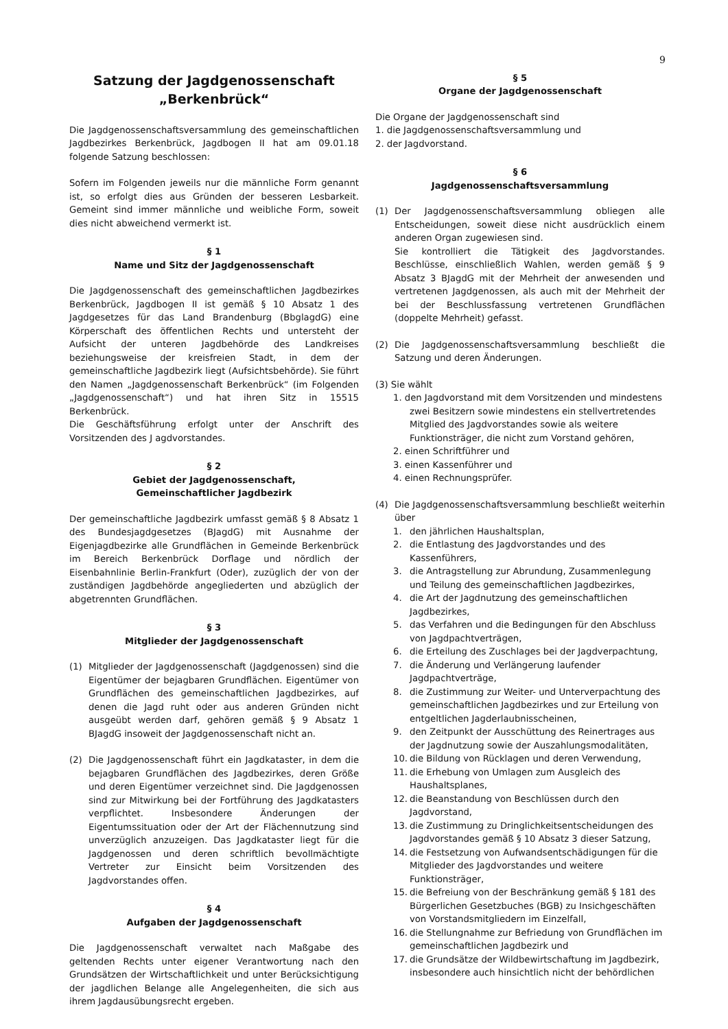9
Satzung der Jagdgenossenschaft
„Berkenbrück“
Die Jagdgenossenschaftsversammlung des gemeinschaftlichen Jagdbezirkes Berkenbrück, Jagdbogen II hat am 09.01.18 folgende Satzung beschlossen:
Sofern im Folgenden jeweils nur die männliche Form genannt ist, so erfolgt dies aus Gründen der besseren Lesbarkeit. Gemeint sind immer männliche und weibliche Form, soweit dies nicht abweichend vermerkt ist.
§ 1
Name und Sitz der Jagdgenossenschaft
Die Jagdgenossenschaft des gemeinschaftlichen Jagdbezirkes Berkenbrück, Jagdbogen II ist gemäß § 10 Absatz 1 des Jagdgesetzes für das Land Brandenburg (BbglagdG) eine Körperschaft des öffentlichen Rechts und untersteht der Aufsicht der unteren Jagdbehörde des Landkreises beziehungsweise der kreisfreien Stadt, in dem der gemeinschaftliche Jagdbezirk liegt (Aufsichtsbehörde). Sie führt den Namen „Jagdgenossenschaft Berkenbrück“ (im Folgenden „Jagdgenossenschaft“) und hat ihren Sitz in 15515 Berkenbrück.
Die Geschäftsführung erfolgt unter der Anschrift des Vorsitzenden des J agdvorstandes.
§ 2
Gebiet der Jagdgenossenschaft,
Gemeinschaftlicher Jagdbezirk
Der gemeinschaftliche Jagdbezirk umfasst gemäß § 8 Absatz 1 des Bundesjagdgesetzes (BJagdG) mit Ausnahme der Eigenjagdbezirke alle Grundflächen in Gemeinde Berkenbrück im Bereich Berkenbrück Dorflage und nördlich der Eisenbahnlinie Berlin-Frankfurt (Oder), zuzüglich der von der zuständigen Jagdbehörde angegliederten und abzüglich der abgetrennten Grundflächen.
§ 3
Mitglieder der Jagdgenossenschaft
(1) Mitglieder der Jagdgenossenschaft (Jagdgenossen) sind die Eigentümer der bejagbaren Grundflächen. Eigentümer von Grundflächen des gemeinschaftlichen Jagdbezirkes, auf denen die Jagd ruht oder aus anderen Gründen nicht ausgeübt werden darf, gehören gemäß § 9 Absatz 1 BJagdG insoweit der Jagdgenossenschaft nicht an.
(2) Die Jagdgenossenschaft führt ein Jagdkataster, in dem die bejagbaren Grundflächen des Jagdbezirkes, deren Größe und deren Eigentümer verzeichnet sind. Die Jagdgenossen sind zur Mitwirkung bei der Fortführung des Jagdkatasters verpflichtet. Insbesondere Änderungen der Eigentumssituation oder der Art der Flächennutzung sind unverzüglich anzuzeigen. Das Jagdkataster liegt für die Jagdgenossen und deren schriftlich bevollmächtigte Vertreter zur Einsicht beim Vorsitzenden des Jagdvorstandes offen.
§ 4
Aufgaben der Jagdgenossenschaft
Die Jagdgenossenschaft verwaltet nach Maßgabe des geltenden Rechts unter eigener Verantwortung nach den Grundsätzen der Wirtschaftlichkeit und unter Berücksichtigung der jagdlichen Belange alle Angelegenheiten, die sich aus ihrem Jagdausübungsrecht ergeben.
§ 5
Organe der Jagdgenossenschaft
Die Organe der Jagdgenossenschaft sind
1. die Jagdgenossenschaftsversammlung und
2. der Jagdvorstand.
§ 6
Jagdgenossenschaftsversammlung
(1) Der Jagdgenossenschaftsversammlung obliegen alle Entscheidungen, soweit diese nicht ausdrücklich einem anderen Organ zugewiesen sind.
Sie kontrolliert die Tätigkeit des Jagdvorstandes. Beschlüsse, einschließlich Wahlen, werden gemäß § 9 Absatz 3 BJagdG mit der Mehrheit der anwesenden und vertretenen Jagdgenossen, als auch mit der Mehrheit der bei der Beschlussfassung vertretenen Grundflächen (doppelte Mehrheit) gefasst.
(2) Die Jagdgenossenschaftsversammlung beschließt die Satzung und deren Änderungen.
(3) Sie wählt
1. den Jagdvorstand mit dem Vorsitzenden und mindestens zwei Besitzern sowie mindestens ein stellvertretendes Mitglied des Jagdvorstandes sowie als weitere Funktionsträger, die nicht zum Vorstand gehören,
2. einen Schriftführer und
3. einen Kassenführer und
4. einen Rechnungsprüfer.
(4) Die Jagdgenossenschaftsversammlung beschließt weiterhin über
1. den jährlichen Haushaltsplan,
2. die Entlastung des Jagdvorstandes und des Kassenführers,
3. die Antragstellung zur Abrundung, Zusammenlegung und Teilung des gemeinschaftlichen Jagdbezirkes,
4. die Art der Jagdnutzung des gemeinschaftlichen Jagdbezirkes,
5. das Verfahren und die Bedingungen für den Abschluss von Jagdpachtverträgen,
6. die Erteilung des Zuschlages bei der Jagdverpachtung,
7. die Änderung und Verlängerung laufender Jagdpachtverträge,
8. die Zustimmung zur Weiter- und Unterverpachtung des gemeinschaftlichen Jagdbezirkes und zur Erteilung von entgeltlichen Jagderlaubnisscheinen,
9. den Zeitpunkt der Ausschüttung des Reinertrages aus der Jagdnutzung sowie der Auszahlungsmodalitäten,
10. die Bildung von Rücklagen und deren Verwendung,
11. die Erhebung von Umlagen zum Ausgleich des Haushaltsplanes,
12. die Beanstandung von Beschlüssen durch den Jagdvorstand,
13. die Zustimmung zu Dringlichkeitsentscheidungen des Jagdvorstandes gemäß § 10 Absatz 3 dieser Satzung,
14. die Festsetzung von Aufwandsentschädigungen für die Mitglieder des Jagdvorstandes und weitere Funktionsträger,
15. die Befreiung von der Beschränkung gemäß § 181 des Bürgerlichen Gesetzbuches (BGB) zu Insichgeschäften von Vorstandsmitgliedern im Einzelfall,
16. die Stellungnahme zur Befriedung von Grundflächen im gemeinschaftlichen Jagdbezirk und
17. die Grundsätze der Wildbewirtschaftung im Jagdbezirk, insbesondere auch hinsichtlich nicht der behördlichen